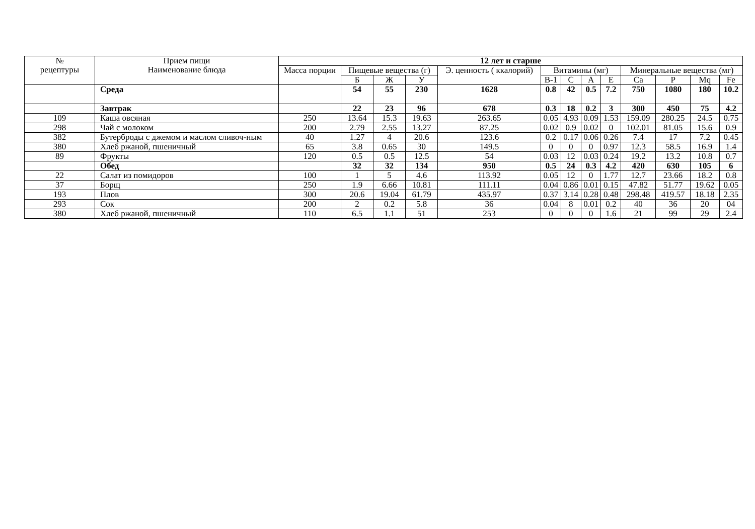| № рецептуры | Прием пищи Наименование блюда | 12 лет и старше | | | | | | | | | | | | |
| --- | --- | --- | --- | --- | --- | --- | --- | --- | --- | --- | --- | --- | --- | --- |
| | | Масса порции | Пищевые вещества (г) | | | Э. ценность ( ккалорий) | Витамины (мг) | | | | Минеральные вещества (мг) | | | |
| | | | Б | Ж | У | | B-1 | C | A | E | Ca | P | Mq | Fe |
| | Среда | | 54 | 55 | 230 | 1628 | 0.8 | 42 | 0.5 | 7.2 | 750 | 1080 | 180 | 10.2 |
| | Завтрак | | 22 | 23 | 96 | 678 | 0.3 | 18 | 0.2 | 3 | 300 | 450 | 75 | 4.2 |
| 109 | Каша овсяная | 250 | 13.64 | 15.3 | 19.63 | 263.65 | 0.05 | 4.93 | 0.09 | 1.53 | 159.09 | 280.25 | 24.5 | 0.75 |
| 298 | Чай с молоком | 200 | 2.79 | 2.55 | 13.27 | 87.25 | 0.02 | 0.9 | 0.02 | 0 | 102.01 | 81.05 | 15.6 | 0.9 |
| 382 | Бутерброды с джемом и маслом сливоч-ным | 40 | 1.27 | 4 | 20.6 | 123.6 | 0.2 | 0.17 | 0.06 | 0.26 | 7.4 | 17 | 7.2 | 0.45 |
| 380 | Хлеб ржаной, пшеничный | 65 | 3.8 | 0.65 | 30 | 149.5 | 0 | 0 | 0 | 0.97 | 12.3 | 58.5 | 16.9 | 1.4 |
| 89 | Фрукты | 120 | 0.5 | 0.5 | 12.5 | 54 | 0.03 | 12 | 0.03 | 0.24 | 19.2 | 13.2 | 10.8 | 0.7 |
| | Обед | | 32 | 32 | 134 | 950 | 0.5 | 24 | 0.3 | 4.2 | 420 | 630 | 105 | 6 |
| 22 | Салат из помидоров | 100 | 1 | 5 | 4.6 | 113.92 | 0.05 | 12 | 0 | 1.77 | 12.7 | 23.66 | 18.2 | 0.8 |
| 37 | Борщ | 250 | 1.9 | 6.66 | 10.81 | 111.11 | 0.04 | 0.86 | 0.01 | 0.15 | 47.82 | 51.77 | 19.62 | 0.05 |
| 193 | Плов | 300 | 20.6 | 19.04 | 61.79 | 435.97 | 0.37 | 3.14 | 0.28 | 0.48 | 298.48 | 419.57 | 18.18 | 2.35 |
| 293 | Сок | 200 | 2 | 0.2 | 5.8 | 36 | 0.04 | 8 | 0.01 | 0.2 | 40 | 36 | 20 | 04 |
| 380 | Хлеб ржаной, пшеничный | 110 | 6.5 | 1.1 | 51 | 253 | 0 | 0 | 0 | 1.6 | 21 | 99 | 29 | 2.4 |